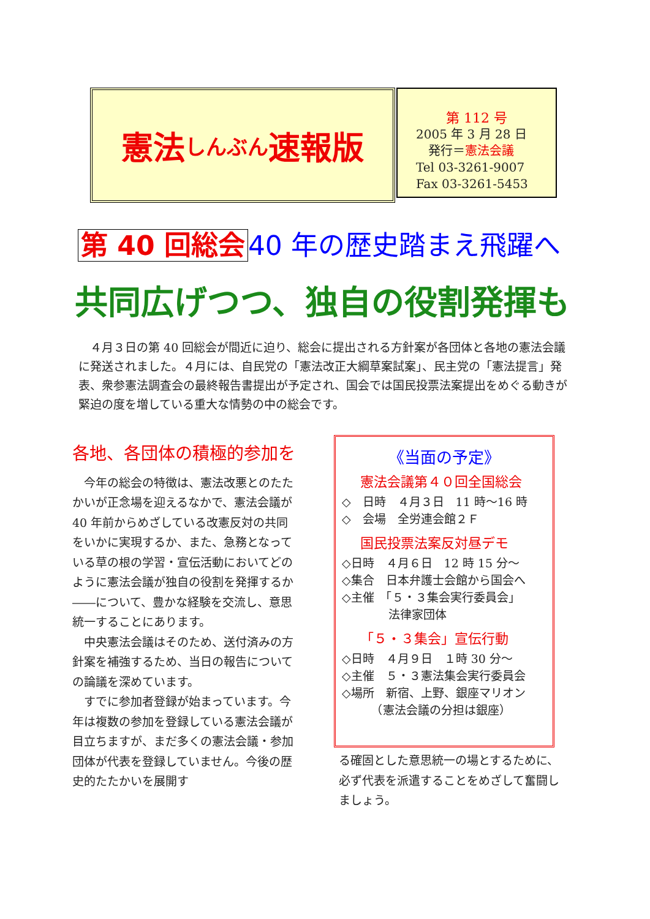憲法 しんぶん 速報版
第 112 号
2005 年 3 月 28 日
　発行＝憲法会議
Tel 03-3261-9007
Fax 03-3261-5453
第 40 回総会 40 年の歴史踏まえ飛躍へ
共同広げつつ、独自の役割発揮も
　４月３日の第 40 回総会が間近に迫り、総会に提出される方針案が各団体と各地の憲法会議に発送されました。４月には、自民党の「憲法改正大綱草案試案」、民主党の「憲法提言」発表、衆参憲法調査会の最終報告書提出が予定され、国会では国民投票法案提出をめぐる動きが緊迫の度を増している重大な情勢の中の総会です。
各地、各団体の積極的参加を
今年の総会の特徴は、憲法改悪とのたたかいが正念場を迎えるなかで、憲法会議が 40 年前からめざしている改憲反対の共同をいかに実現するか、また、急務となっている草の根の学習・宣伝活動においてどのように憲法会議が独自の役割を発揮するか――について、豊かな経験を交流し、意思統一することにあります。
中央憲法会議はそのため、送付済みの方針案を補強するため、当日の報告についての論議を深めています。
すでに参加者登録が始まっています。今年は複数の参加を登録している憲法会議が目立ちますが、まだ多くの憲法会議・参加団体が代表を登録していません。今後の歴史的たたかいを展開す
《当面の予定》
憲法会議第４０回全国総会
◇　日時　４月３日　11 時～16 時
◇　会場　全労連会館２Ｆ
国民投票法案反対昼デモ
◇日時　４月６日　12 時 15 分～
◇集合　日本弁護士会館から国会へ
◇主催　「５・３集会実行委員会」
　　　　法律家団体
「５・３集会」宣伝行動
◇日時　４月９日　１時 30 分～
◇主催　５・３憲法集会実行委員会
◇場所　新宿、上野、銀座マリオン
　　　（憲法会議の分担は銀座）
る確固とした意思統一の場とするために、必ず代表を派遣することをめざして奮闘しましょう。